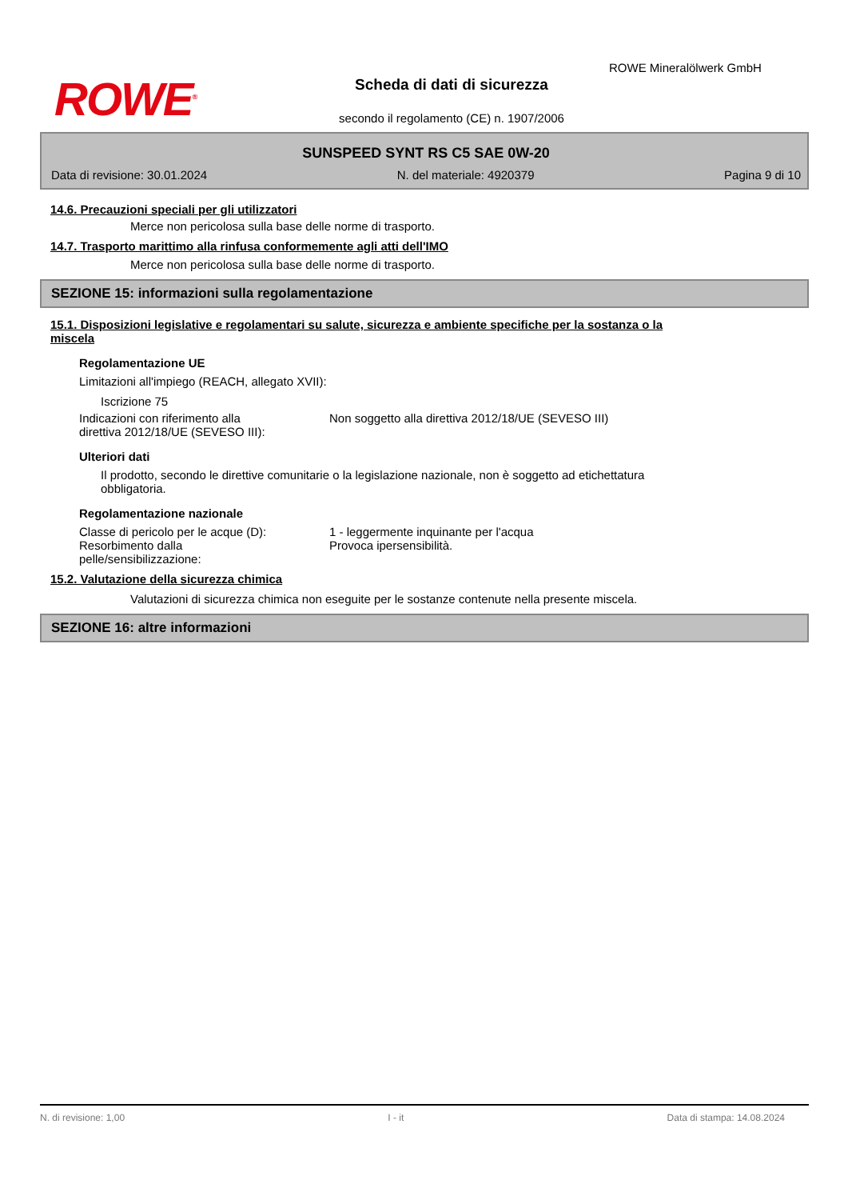ROWE<sup>®</sup>
Scheda di dati di sicurezza
secondo il regolamento (CE) n. 1907/2006
ROWE Mineralölwerk GmbH
SUNSPEED SYNT RS C5 SAE 0W-20
Data di revisione: 30.01.2024 N. del materiale: 4920379 Pagina 9 di 10
14.6. Precauzioni speciali per gli utilizzatori
Merce non pericolosa sulla base delle norme di trasporto.
14.7. Trasporto marittimo alla rinfusa conformemente agli atti dell'IMO
Merce non pericolosa sulla base delle norme di trasporto.
SEZIONE 15: informazioni sulla regolamentazione
15.1. Disposizioni legislative e regolamentari su salute, sicurezza e ambiente specifiche per la sostanza o la
miscela
Regolamentazione UE
Limitazioni all'impiego (REACH, allegato XVII):
Iscrizione 75
Indicazioni con riferimento alla
direttiva 2012/18/UE (SEVESO III):
Non soggetto alla direttiva 2012/18/UE (SEVESO III)
Ulteriori dati
Il prodotto, secondo le direttive comunitarie o la legislazione nazionale, non è soggetto ad etichettatura
obbligatoria.
Regolamentazione nazionale
Classe di pericolo per le acque (D):
1 - leggermente inquinante per l'acqua
Resorbimento dalla
pelle/sensibilizzazione:
Provoca ipersensibilità.
15.2. Valutazione della sicurezza chimica
Valutazioni di sicurezza chimica non eseguite per le sostanze contenute nella presente miscela.
SEZIONE 16: altre informazioni
N. di revisione: 1,00 I - it Data di stampa: 14.08.2024